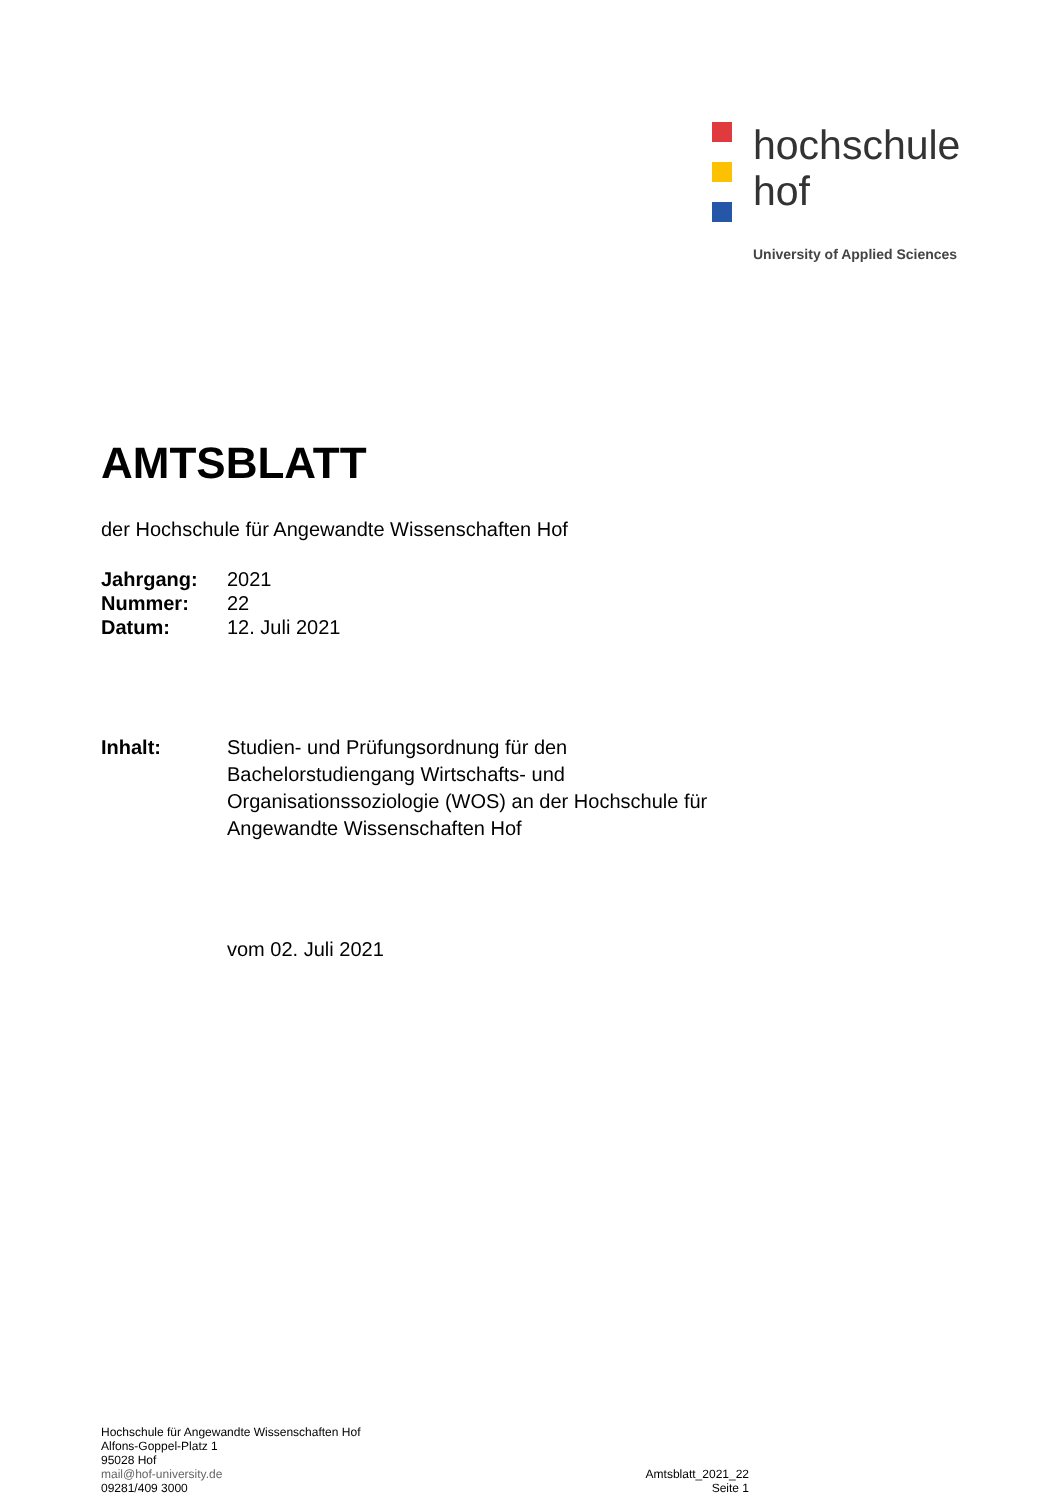hochschule
hof
University of Applied Sciences
AMTSBLATT
der Hochschule für Angewandte Wissenschaften Hof
Jahrgang: 2021
Nummer: 22
Datum: 12. Juli 2021
Inhalt: Studien- und Prüfungsordnung für den
Bachelorstudiengang Wirtschafts- und
Organisationssoziologie (WOS) an der Hochschule für
Angewandte Wissenschaften Hof
vom 02. Juli 2021
Hochschule für Angewandte Wissenschaften Hof
Alfons-Goppel-Platz 1
95028 Hof
mail@hof-university.de
09281/409 3000
Amtsblatt_2021_22
Seite 1